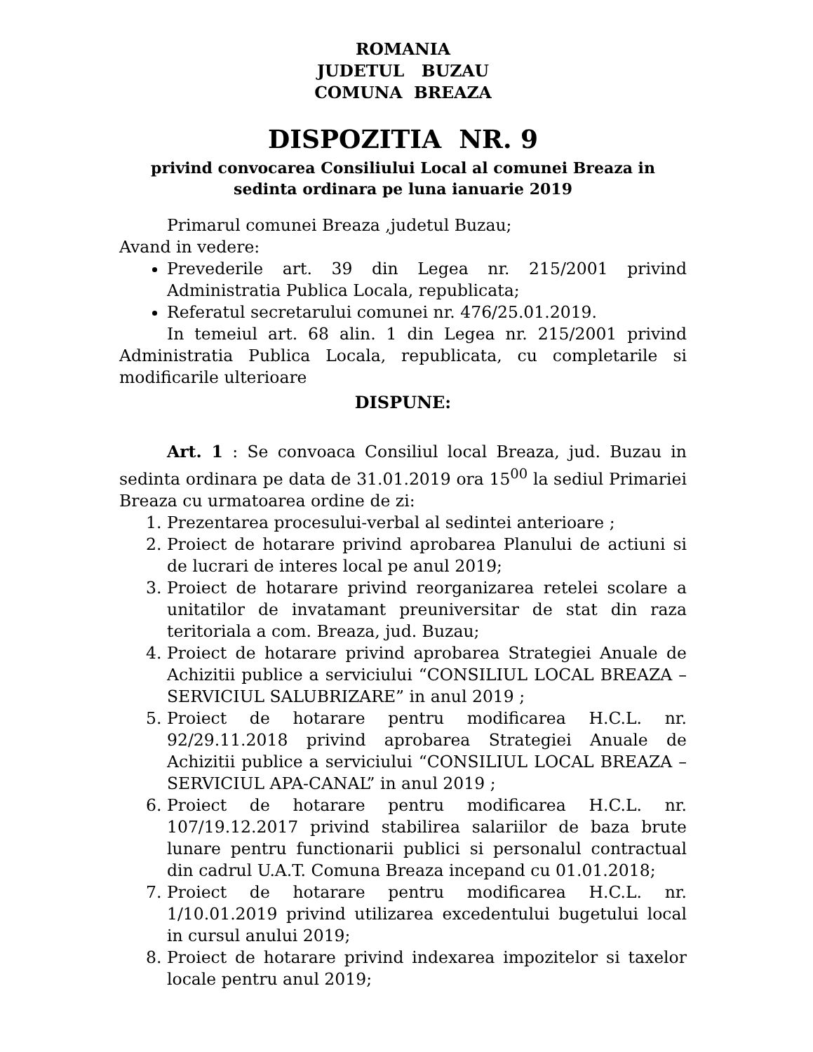ROMANIA
JUDETUL BUZAU
COMUNA BREAZA
DISPOZITIA NR. 9
privind convocarea Consiliului Local al comunei Breaza in sedinta ordinara pe luna ianuarie 2019
Primarul comunei Breaza ,judetul Buzau;
Avand in vedere:
Prevederile art. 39 din Legea nr. 215/2001 privind Administratia Publica Locala, republicata;
Referatul secretarului comunei nr. 476/25.01.2019.
In temeiul art. 68 alin. 1 din Legea nr. 215/2001 privind Administratia Publica Locala, republicata, cu completarile si modificarile ulterioare
DISPUNE:
Art. 1 : Se convoaca Consiliul local Breaza, jud. Buzau in sedinta ordinara pe data de 31.01.2019 ora 15<sup>00</sup> la sediul Primariei Breaza cu urmatoarea ordine de zi:
1. Prezentarea procesului-verbal al sedintei anterioare ;
2. Proiect de hotarare privind aprobarea Planului de actiuni si de lucrari de interes local pe anul 2019;
3. Proiect de hotarare privind reorganizarea retelei scolare a unitatilor de invatamant preuniversitar de stat din raza teritoriala a com. Breaza, jud. Buzau;
4. Proiect de hotarare privind aprobarea Strategiei Anuale de Achizitii publice a serviciului “CONSILIUL LOCAL BREAZA – SERVICIUL SALUBRIZARE” in anul 2019 ;
5. Proiect de hotarare pentru modificarea H.C.L. nr. 92/29.11.2018 privind aprobarea Strategiei Anuale de Achizitii publice a serviciului “CONSILIUL LOCAL BREAZA – SERVICIUL APA-CANAL” in anul 2019 ;
6. Proiect de hotarare pentru modificarea H.C.L. nr. 107/19.12.2017 privind stabilirea salariilor de baza brute lunare pentru functionarii publici si personalul contractual din cadrul U.A.T. Comuna Breaza incepand cu 01.01.2018;
7. Proiect de hotarare pentru modificarea H.C.L. nr. 1/10.01.2019 privind utilizarea excedentului bugetului local in cursul anului 2019;
8. Proiect de hotarare privind indexarea impozitelor si taxelor locale pentru anul 2019;